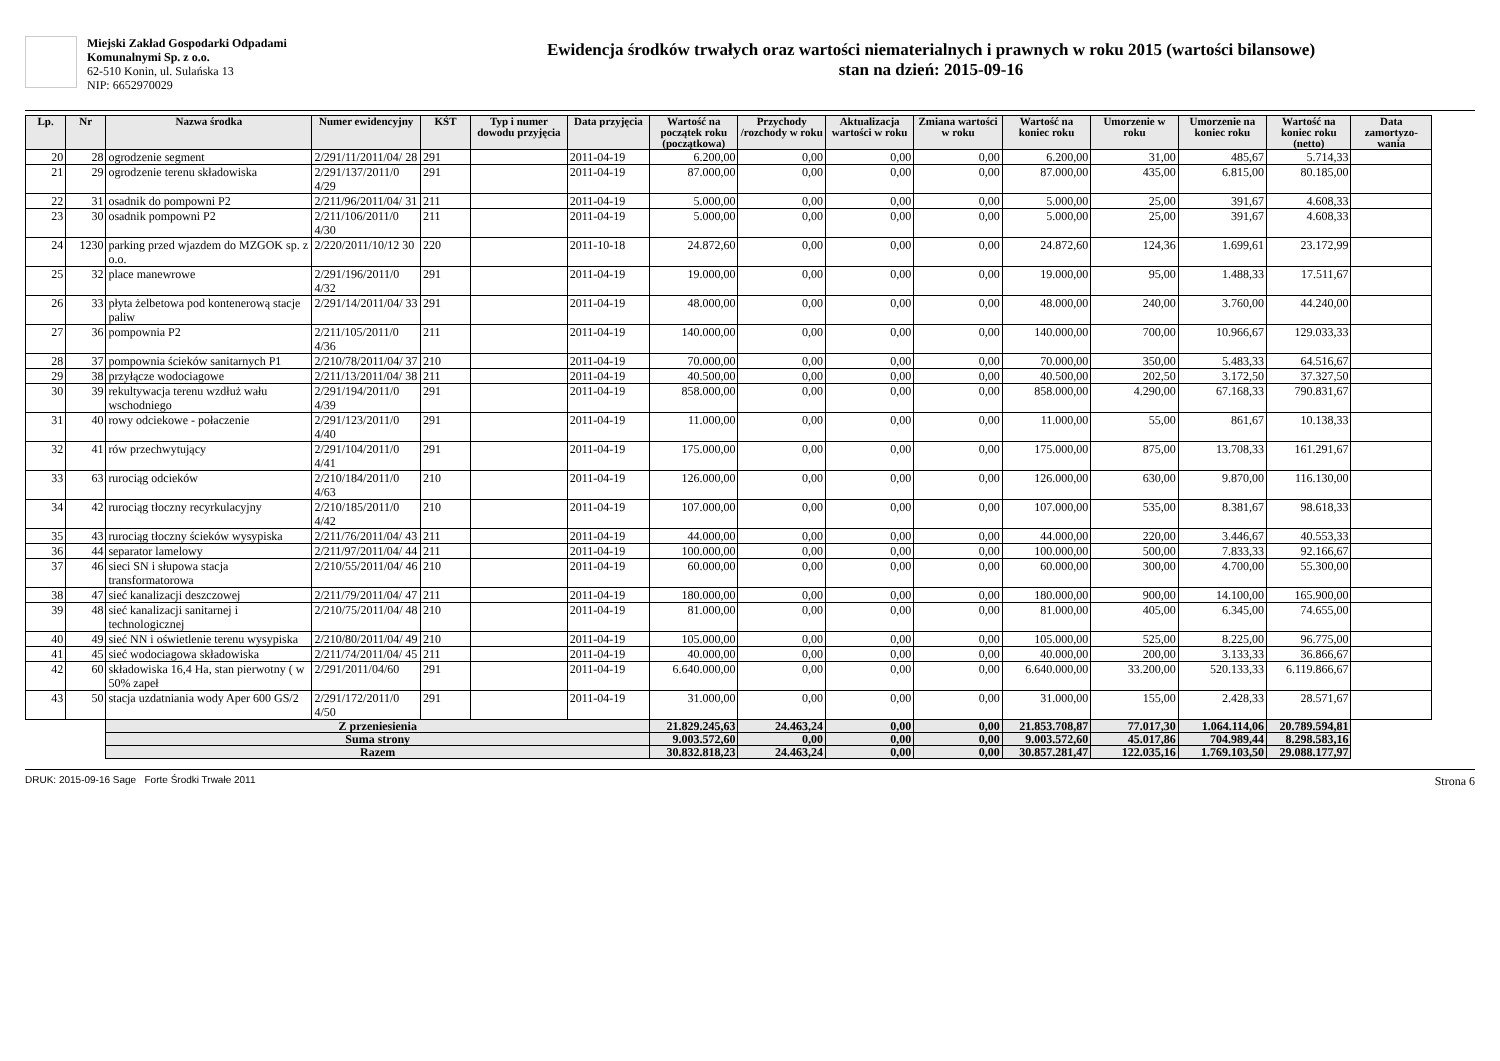Miejski Zakład Gospodarki Odpadami
Komunalnymi Sp. z o.o.
62-510 Konin, ul. Sulańska 13
NIP: 6652970029
Ewidencja środków trwałych oraz wartości niematerialnych i prawnych w roku 2015 (wartości bilansowe)
stan na dzień: 2015-09-16
| Lp. | Nr | Nazwa środka | Numer ewidencyjny | KŚT | Typ i numer dowodu przyjęcia | Data przyjęcia | Wartość na początek roku (początkowa) | Przychody /rozchody w roku | Aktualizacja wartości w roku | Zmiana wartości w roku | Wartość na koniec roku | Umorzenie w roku | Umorzenie na koniec roku | Wartość na koniec roku (netto) | Data zamortyzo-wania |
| --- | --- | --- | --- | --- | --- | --- | --- | --- | --- | --- | --- | --- | --- | --- | --- |
| 20 | 28 | ogrodzenie segment | 2/291/11/2011/04/ 28 | 291 | | 2011-04-19 | 6.200,00 | 0,00 | 0,00 | 0,00 | 6.200,00 | 31,00 | 485,67 | 5.714,33 | |
| 21 | 29 | ogrodzenie terenu składowiska | 2/291/137/2011/0 4/29 | 291 | | 2011-04-19 | 87.000,00 | 0,00 | 0,00 | 0,00 | 87.000,00 | 435,00 | 6.815,00 | 80.185,00 | |
| 22 | 31 | osadnik do pompowni P2 | 2/211/96/2011/04/ 31 | 211 | | 2011-04-19 | 5.000,00 | 0,00 | 0,00 | 0,00 | 5.000,00 | 25,00 | 391,67 | 4.608,33 | |
| 23 | 30 | osadnik pompowni P2 | 2/211/106/2011/0 4/30 | 211 | | 2011-04-19 | 5.000,00 | 0,00 | 0,00 | 0,00 | 5.000,00 | 25,00 | 391,67 | 4.608,33 | |
| 24 | 1230 | parking przed wjazdem do MZGOK sp. z o.o. | 2/220/2011/10/12 30 | 220 | | 2011-10-18 | 24.872,60 | 0,00 | 0,00 | 0,00 | 24.872,60 | 124,36 | 1.699,61 | 23.172,99 | |
| 25 | 32 | place manewrowe | 2/291/196/2011/0 4/32 | 291 | | 2011-04-19 | 19.000,00 | 0,00 | 0,00 | 0,00 | 19.000,00 | 95,00 | 1.488,33 | 17.511,67 | |
| 26 | 33 | płyta żelbetowa pod kontenerową stacje paliw | 2/291/14/2011/04/ 33 | 291 | | 2011-04-19 | 48.000,00 | 0,00 | 0,00 | 0,00 | 48.000,00 | 240,00 | 3.760,00 | 44.240,00 | |
| 27 | 36 | pompownia P2 | 2/211/105/2011/0 4/36 | 211 | | 2011-04-19 | 140.000,00 | 0,00 | 0,00 | 0,00 | 140.000,00 | 700,00 | 10.966,67 | 129.033,33 | |
| 28 | 37 | pompownia ścieków sanitarnych P1 | 2/210/78/2011/04/ 37 | 210 | | 2011-04-19 | 70.000,00 | 0,00 | 0,00 | 0,00 | 70.000,00 | 350,00 | 5.483,33 | 64.516,67 | |
| 29 | 38 | przyłącze wodociagowe | 2/211/13/2011/04/ 38 | 211 | | 2011-04-19 | 40.500,00 | 0,00 | 0,00 | 0,00 | 40.500,00 | 202,50 | 3.172,50 | 37.327,50 | |
| 30 | 39 | rekultywacja terenu wzdłuż wału wschodniego | 2/291/194/2011/0 4/39 | 291 | | 2011-04-19 | 858.000,00 | 0,00 | 0,00 | 0,00 | 858.000,00 | 4.290,00 | 67.168,33 | 790.831,67 | |
| 31 | 40 | rowy odciekowe - połaczenie | 2/291/123/2011/0 4/40 | 291 | | 2011-04-19 | 11.000,00 | 0,00 | 0,00 | 0,00 | 11.000,00 | 55,00 | 861,67 | 10.138,33 | |
| 32 | 41 | rów przechwytujący | 2/291/104/2011/0 4/41 | 291 | | 2011-04-19 | 175.000,00 | 0,00 | 0,00 | 0,00 | 175.000,00 | 875,00 | 13.708,33 | 161.291,67 | |
| 33 | 63 | rurociąg odcieków | 2/210/184/2011/0 4/63 | 210 | | 2011-04-19 | 126.000,00 | 0,00 | 0,00 | 0,00 | 126.000,00 | 630,00 | 9.870,00 | 116.130,00 | |
| 34 | 42 | rurociąg tłoczny recyrkulacyjny | 2/210/185/2011/0 4/42 | 210 | | 2011-04-19 | 107.000,00 | 0,00 | 0,00 | 0,00 | 107.000,00 | 535,00 | 8.381,67 | 98.618,33 | |
| 35 | 43 | rurociąg tłoczny ścieków wysypiska | 2/211/76/2011/04/ 43 | 211 | | 2011-04-19 | 44.000,00 | 0,00 | 0,00 | 0,00 | 44.000,00 | 220,00 | 3.446,67 | 40.553,33 | |
| 36 | 44 | separator lamelowy | 2/211/97/2011/04/ 44 | 211 | | 2011-04-19 | 100.000,00 | 0,00 | 0,00 | 0,00 | 100.000,00 | 500,00 | 7.833,33 | 92.166,67 | |
| 37 | 46 | sieci SN i słupowa stacja transformatorowa | 2/210/55/2011/04/ 46 | 210 | | 2011-04-19 | 60.000,00 | 0,00 | 0,00 | 0,00 | 60.000,00 | 300,00 | 4.700,00 | 55.300,00 | |
| 38 | 47 | sieć kanalizacji deszczowej | 2/211/79/2011/04/ 47 | 211 | | 2011-04-19 | 180.000,00 | 0,00 | 0,00 | 0,00 | 180.000,00 | 900,00 | 14.100,00 | 165.900,00 | |
| 39 | 48 | sieć kanalizacji sanitarnej i technologicznej | 2/210/75/2011/04/ 48 | 210 | | 2011-04-19 | 81.000,00 | 0,00 | 0,00 | 0,00 | 81.000,00 | 405,00 | 6.345,00 | 74.655,00 | |
| 40 | 49 | sieć NN i oświetlenie terenu wysypiska | 2/210/80/2011/04/ 49 | 210 | | 2011-04-19 | 105.000,00 | 0,00 | 0,00 | 0,00 | 105.000,00 | 525,00 | 8.225,00 | 96.775,00 | |
| 41 | 45 | sieć wodociagowa składowiska | 2/211/74/2011/04/ 45 | 211 | | 2011-04-19 | 40.000,00 | 0,00 | 0,00 | 0,00 | 40.000,00 | 200,00 | 3.133,33 | 36.866,67 | |
| 42 | 60 | składowiska 16,4 Ha, stan pierwotny ( w 50% zapeł | 2/291/2011/04/60 | 291 | | 2011-04-19 | 6.640.000,00 | 0,00 | 0,00 | 0,00 | 6.640.000,00 | 33.200,00 | 520.133,33 | 6.119.866,67 | |
| 43 | 50 | stacja uzdatniania wody Aper 600 GS/2 | 2/291/172/2011/0 4/50 | 291 | | 2011-04-19 | 31.000,00 | 0,00 | 0,00 | 0,00 | 31.000,00 | 155,00 | 2.428,33 | 28.571,67 | |
| | | Z przeniesienia | | | | | 21.829.245,63 | 24.463,24 | 0,00 | 0,00 | 21.853.708,87 | 77.017,30 | 1.064.114,06 | 20.789.594,81 | |
| | | Suma strony | | | | | 9.003.572,60 | 0,00 | 0,00 | 0,00 | 9.003.572,60 | 45.017,86 | 704.989,44 | 8.298.583,16 | |
| | | Razem | | | | | 30.832.818,23 | 24.463,24 | 0,00 | 0,00 | 30.857.281,47 | 122.035,16 | 1.769.103,50 | 29.088.177,97 | |
DRUK: 2015-09-16 Sage Forte Środki Trwałe 2011 Strona 6